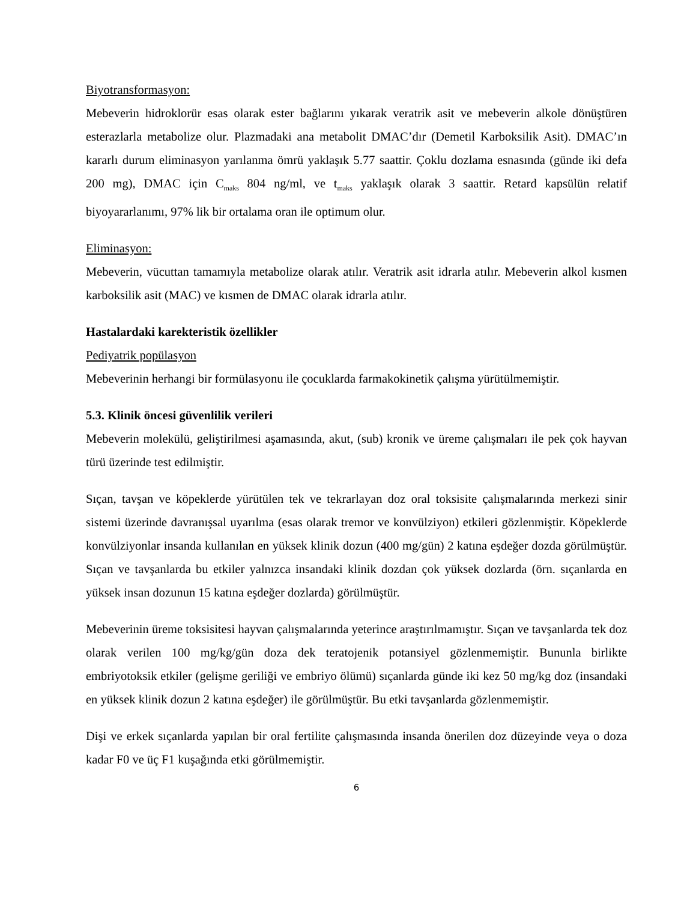Biyotransformasyon:
Mebeverin hidroklorür esas olarak ester bağlarını yıkarak veratrik asit ve mebeverin alkole dönüştüren esterazlarla metabolize olur. Plazmadaki ana metabolit DMAC’dır (Demetil Karboksilik Asit). DMAC’ın kararlı durum eliminasyon yarılanma ömrü yaklaşık 5.77 saattir. Çoklu dozlama esnasında (günde iki defa 200 mg), DMAC için C<sub>maks</sub> 804 ng/ml, ve t<sub>maks</sub> yaklaşık olarak 3 saattir. Retard kapsülün relatif biyoyararlanımı, 97% lik bir ortalama oran ile optimum olur.
Eliminasyon:
Mebeverin, vücuttan tamamıyla metabolize olarak atılır. Veratrik asit idrarla atılır. Mebeverin alkol kısmen karboksilik asit (MAC) ve kısmen de DMAC olarak idrarla atılır.
Hastalardaki karekteristik özellikler
Pediyatrik popülasyon
Mebeverinin herhangi bir formülasyonu ile çocuklarda farmakokinetik çalışma yürütülmemiştir.
5.3. Klinik öncesi güvenlilik verileri
Mebeverin molekülü, geliştirilmesi aşamasında, akut, (sub) kronik ve üreme çalışmaları ile pek çok hayvan türü üzerinde test edilmiştir.
Sıçan, tavşan ve köpeklerde yürütülen tek ve tekrarlayan doz oral toksisite çalışmalarında merkezi sinir sistemi üzerinde davranışsal uyarılma (esas olarak tremor ve konvülziyon) etkileri gözlenmiştir. Köpeklerde konvülziyonlar insanda kullanılan en yüksek klinik dozun (400 mg/gün) 2 katına eşdeğer dozda görülmüştür. Sıçan ve tavşanlarda bu etkiler yalnızca insandaki klinik dozdan çok yüksek dozlarda (örn. sıçanlarda en yüksek insan dozunun 15 katına eşdeğer dozlarda) görülmüştür.
Mebeverinin üreme toksisitesi hayvan çalışmalarında yeterince araştırılmamıştır. Sıçan ve tavşanlarda tek doz olarak verilen 100 mg/kg/gün doza dek teratojenik potansiyel gözlenmemiştir. Bununla birlikte embriyotoksik etkiler (gelişme geriliği ve embriyo ölümü) sıçanlarda günde iki kez 50 mg/kg doz (insandaki en yüksek klinik dozun 2 katına eşdeğer) ile görülmüştür. Bu etki tavşanlarda gözlenmemiştir.
Dişi ve erkek sıçanlarda yapılan bir oral fertilite çalışmasında insanda önerilen doz düzeyinde veya o doza kadar F0 ve üç F1 kuşağında etki görülmemiştir.
6